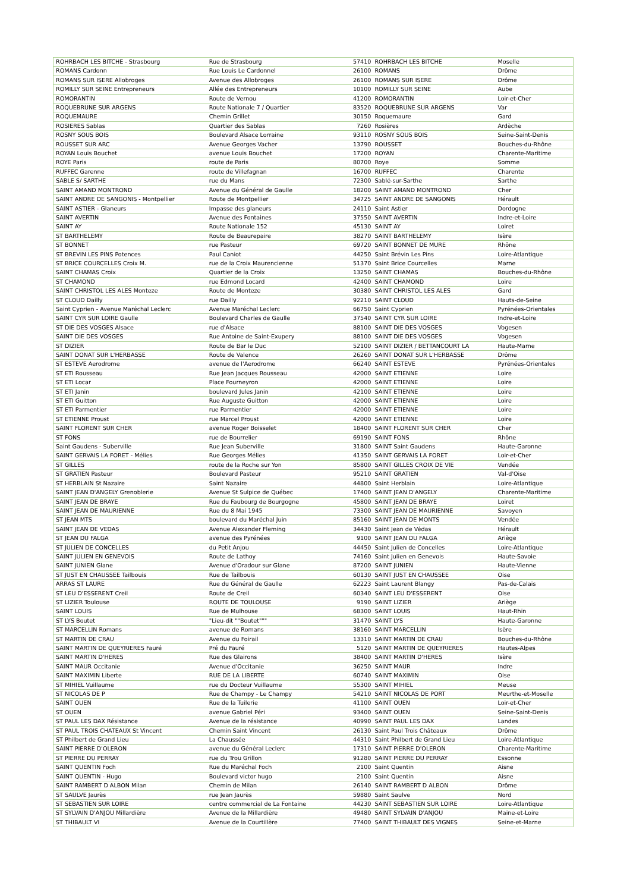| ROHRBACH LES BITCHE - Strasbourg | Rue de Strasbourg | 57410 | ROHRBACH LES BITCHE | Moselle |
| ROMANS Cardonn | Rue Louis Le Cardonnel | 26100 | ROMANS | Drôme |
| ROMANS SUR ISERE Allobroges | Avenue des Allobroges | 26100 | ROMANS SUR ISERE | Drôme |
| ROMILLY SUR SEINE Entrepreneurs | Allée des Entrepreneurs | 10100 | ROMILLY SUR SEINE | Aube |
| ROMORANTIN | Route de Vernou | 41200 | ROMORANTIN | Loir-et-Cher |
| ROQUEBRUNE SUR ARGENS | Route Nationale 7 / Quartier | 83520 | ROQUEBRUNE SUR ARGENS | Var |
| ROQUEMAURE | Chemin Grillet | 30150 | Roquemaure | Gard |
| ROSIERES Sablas | Quartier des Sablas | 7260 | Rosières | Ardèche |
| ROSNY SOUS BOIS | Boulevard Alsace Lorraine | 93110 | ROSNY SOUS BOIS | Seine-Saint-Denis |
| ROUSSET SUR ARC | Avenue Georges Vacher | 13790 | ROUSSET | Bouches-du-Rhône |
| ROYAN Louis Bouchet | avenue Louis Bouchet | 17200 | ROYAN | Charente-Maritime |
| ROYE Paris | route de Paris | 80700 | Roye | Somme |
| RUFFEC Garenne | route de Villefagnan | 16700 | RUFFEC | Charente |
| SABLE S/ SARTHE | rue du Mans | 72300 | Sablé-sur-Sarthe | Sarthe |
| SAINT AMAND MONTROND | Avenue du Général de Gaulle | 18200 | SAINT AMAND MONTROND | Cher |
| SAINT ANDRE DE SANGONIS - Montpellier | Route de Montpellier | 34725 | SAINT ANDRE DE SANGONIS | Hérault |
| SAINT ASTIER - Glaneurs | Impasse des glaneurs | 24110 | Saint Astier | Dordogne |
| SAINT AVERTIN | Avenue des Fontaines | 37550 | SAINT AVERTIN | Indre-et-Loire |
| SAINT AY | Route Nationale 152 | 45130 | SAINT AY | Loiret |
| ST BARTHELEMY | Route de Beaurepaire | 38270 | SAINT BARTHELEMY | Isère |
| ST BONNET | rue Pasteur | 69720 | SAINT BONNET DE MURE | Rhône |
| ST BREVIN LES PINS Potences | Paul Caniot | 44250 | Saint Brévin Les Pins | Loire-Atlantique |
| ST BRICE COURCELLES Croix M. | rue de la Croix Maurencienne | 51370 | Saint Brice Courcelles | Marne |
| SAINT CHAMAS Croix | Quartier de la Croix | 13250 | SAINT CHAMAS | Bouches-du-Rhône |
| ST CHAMOND | rue Edmond Locard | 42400 | SAINT CHAMOND | Loire |
| SAINT CHRISTOL LES ALES Monteze | Route de Monteze | 30380 | SAINT CHRISTOL LES ALES | Gard |
| ST CLOUD Dailly | rue Dailly | 92210 | SAINT CLOUD | Hauts-de-Seine |
| Saint Cyprien - Avenue Maréchal Leclerc | Avenue Maréchal Leclerc | 66750 | Saint Cyprien | Pyrénées-Orientales |
| SAINT CYR SUR LOIRE Gaulle | Boulevard Charles de Gaulle | 37540 | SAINT CYR SUR LOIRE | Indre-et-Loire |
| ST DIE DES VOSGES Alsace | rue d'Alsace | 88100 | SAINT DIE DES VOSGES | Vogesen |
| SAINT DIE DES VOSGES | Rue Antoine de Saint-Exupery | 88100 | SAINT DIE DES VOSGES | Vogesen |
| ST DIZIER | Route de Bar le Duc | 52100 | SAINT DIZIER / BETTANCOURT LA | Haute-Marne |
| SAINT DONAT SUR L'HERBASSE | Route de Valence | 26260 | SAINT DONAT SUR L'HERBASSE | Drôme |
| ST ESTEVE Aerodrome | avenue de l'Aerodrome | 66240 | SAINT ESTEVE | Pyrénées-Orientales |
| ST ETI Rousseau | Rue Jean Jacques Rousseau | 42000 | SAINT ETIENNE | Loire |
| ST ETI Locar | Place Fourneyron | 42000 | SAINT ETIENNE | Loire |
| ST ETI Janin | boulevard Jules Janin | 42100 | SAINT ETIENNE | Loire |
| ST ETI Guitton | Rue Auguste Guitton | 42000 | SAINT ETIENNE | Loire |
| ST ETI Parmentier | rue Parmentier | 42000 | SAINT ETIENNE | Loire |
| ST ETIENNE Proust | rue Marcel Proust | 42000 | SAINT ETIENNE | Loire |
| SAINT FLORENT SUR CHER | avenue Roger Boisselet | 18400 | SAINT FLORENT SUR CHER | Cher |
| ST FONS | rue de Bourrelier | 69190 | SAINT FONS | Rhône |
| Saint Gaudens - Suberville | Rue Jean Suberville | 31800 | SAINT Saint Gaudens | Haute-Garonne |
| SAINT GERVAIS LA FORET - Mélies | Rue Georges Mélies | 41350 | SAINT GERVAIS LA FORET | Loir-et-Cher |
| ST GILLES | route de la Roche sur Yon | 85800 | SAINT GILLES CROIX DE VIE | Vendée |
| ST GRATIEN Pasteur | Boulevard Pasteur | 95210 | SAINT GRATIEN | Val-d'Oise |
| ST HERBLAIN St Nazaire | Saint Nazaire | 44800 | Saint Herblain | Loire-Atlantique |
| SAINT JEAN D'ANGELY Grenoblerie | Avenue St Sulpice de Québec | 17400 | SAINT JEAN D'ANGELY | Charente-Maritime |
| SAINT JEAN DE BRAYE | Rue du Faubourg de Bourgogne | 45800 | SAINT JEAN DE BRAYE | Loiret |
| SAINT JEAN DE MAURIENNE | Rue du 8 Mai 1945 | 73300 | SAINT JEAN DE MAURIENNE | Savoyen |
| ST JEAN MTS | boulevard du Maréchal Juin | 85160 | SAINT JEAN DE MONTS | Vendée |
| SAINT JEAN DE VEDAS | Avenue Alexander Fleming | 34430 | Saint Jean de Védas | Hérault |
| ST JEAN DU FALGA | avenue des Pyrénées | 9100 | SAINT JEAN DU FALGA | Ariège |
| ST JULIEN DE CONCELLES | du Petit Anjou | 44450 | Saint Julien de Concelles | Loire-Atlantique |
| SAINT JULIEN EN GENEVOIS | Route de Lathoy | 74160 | Saint Julien en Genevois | Haute-Savoie |
| SAINT JUNIEN Glane | Avenue d'Oradour sur Glane | 87200 | SAINT JUNIEN | Haute-Vienne |
| ST JUST EN CHAUSSEE Tailbouis | Rue de Tailbouis | 60130 | SAINT JUST EN CHAUSSEE | Oise |
| ARRAS ST LAURE | Rue du Général de Gaulle | 62223 | Saint Laurent Blangy | Pas-de-Calais |
| ST LEU D'ESSERENT Creil | Route de Creil | 60340 | SAINT LEU D'ESSERENT | Oise |
| ST LIZIER Toulouse | ROUTE DE TOULOUSE | 9190 | SAINT LIZIER | Ariège |
| SAINT LOUIS | Rue de Mulhouse | 68300 | SAINT LOUIS | Haut-Rhin |
| ST LYS Boutet | "Lieu-dit ""Boutet""" | 31470 | SAINT LYS | Haute-Garonne |
| ST MARCELLIN Romans | avenue de Romans | 38160 | SAINT MARCELLIN | Isère |
| ST MARTIN DE CRAU | Avenue du Foirail | 13310 | SAINT MARTIN DE CRAU | Bouches-du-Rhône |
| SAINT MARTIN DE QUEYRIERES Fauré | Pré du Fauré | 5120 | SAINT MARTIN DE QUEYRIERES | Hautes-Alpes |
| SAINT MARTIN D'HERES | Rue des Glairons | 38400 | SAINT MARTIN D'HERES | Isère |
| SAINT MAUR Occitanie | Avenue d'Occitanie | 36250 | SAINT MAUR | Indre |
| SAINT MAXIMIN Liberte | RUE DE LA LIBERTE | 60740 | SAINT MAXIMIN | Oise |
| ST MIHIEL Vuillaume | rue du Docteur Vuillaume | 55300 | SAINT MIHIEL | Meuse |
| ST NICOLAS DE P | Rue de Champy - Le Champy | 54210 | SAINT NICOLAS DE PORT | Meurthe-et-Moselle |
| SAINT OUEN | Rue de la Tuilerie | 41100 | SAINT OUEN | Loir-et-Cher |
| ST OUEN | avenue Gabriel Péri | 93400 | SAINT OUEN | Seine-Saint-Denis |
| ST PAUL LES DAX Résistance | Avenue de la résistance | 40990 | SAINT PAUL LES DAX | Landes |
| ST PAUL TROIS CHATEAUX St Vincent | Chemin Saint Vincent | 26130 | Saint Paul Trois Châteaux | Drôme |
| ST Philbert de Grand Lieu | La Chaussée | 44310 | Saint Philbert de Grand Lieu | Loire-Atlantique |
| SAINT PIERRE D'OLERON | avenue du Général Leclerc | 17310 | SAINT PIERRE D'OLERON | Charente-Maritime |
| ST PIERRE DU PERRAY | rue du Trou Grillon | 91280 | SAINT PIERRE DU PERRAY | Essonne |
| SAINT QUENTIN Foch | Rue du Maréchal Foch | 2100 | Saint Quentin | Aisne |
| SAINT QUENTIN - Hugo | Boulevard victor hugo | 2100 | Saint Quentin | Aisne |
| SAINT RAMBERT D ALBON Milan | Chemin de Milan | 26140 | SAINT RAMBERT D ALBON | Drôme |
| ST SAULVE Jaurès | rue Jean Jaurès | 59880 | Saint Saulve | Nord |
| ST SEBASTIEN SUR LOIRE | centre commercial de La Fontaine | 44230 | SAINT SEBASTIEN SUR LOIRE | Loire-Atlantique |
| ST SYLVAIN D'ANJOU Millardière | Avenue de la Millardière | 49480 | SAINT SYLVAIN D'ANJOU | Maine-et-Loire |
| ST THIBAULT VI | Avenue de la Courtillère | 77400 | SAINT THIBAULT DES VIGNES | Seine-et-Marne |